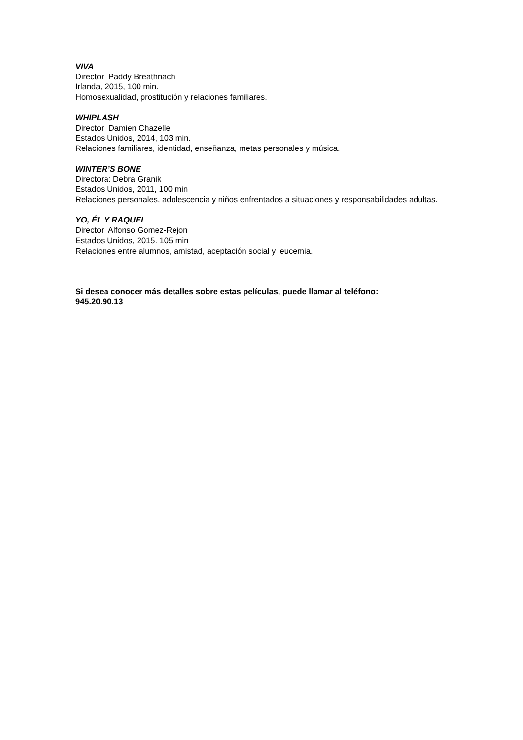VIVA
Director: Paddy Breathnach
Irlanda, 2015, 100 min.
Homosexualidad, prostitución y relaciones familiares.
WHIPLASH
Director: Damien Chazelle
Estados Unidos, 2014, 103 min.
Relaciones familiares, identidad, enseñanza, metas personales y música.
WINTER’S BONE
Directora: Debra Granik
Estados Unidos, 2011, 100 min
Relaciones personales, adolescencia y niños enfrentados a situaciones y responsabilidades adultas.
YO, ÉL Y RAQUEL
Director: Alfonso Gomez-Rejon
Estados Unidos, 2015. 105 min
Relaciones entre alumnos, amistad, aceptación social y leucemia.
Si desea conocer más detalles sobre estas películas, puede llamar al teléfono:
945.20.90.13